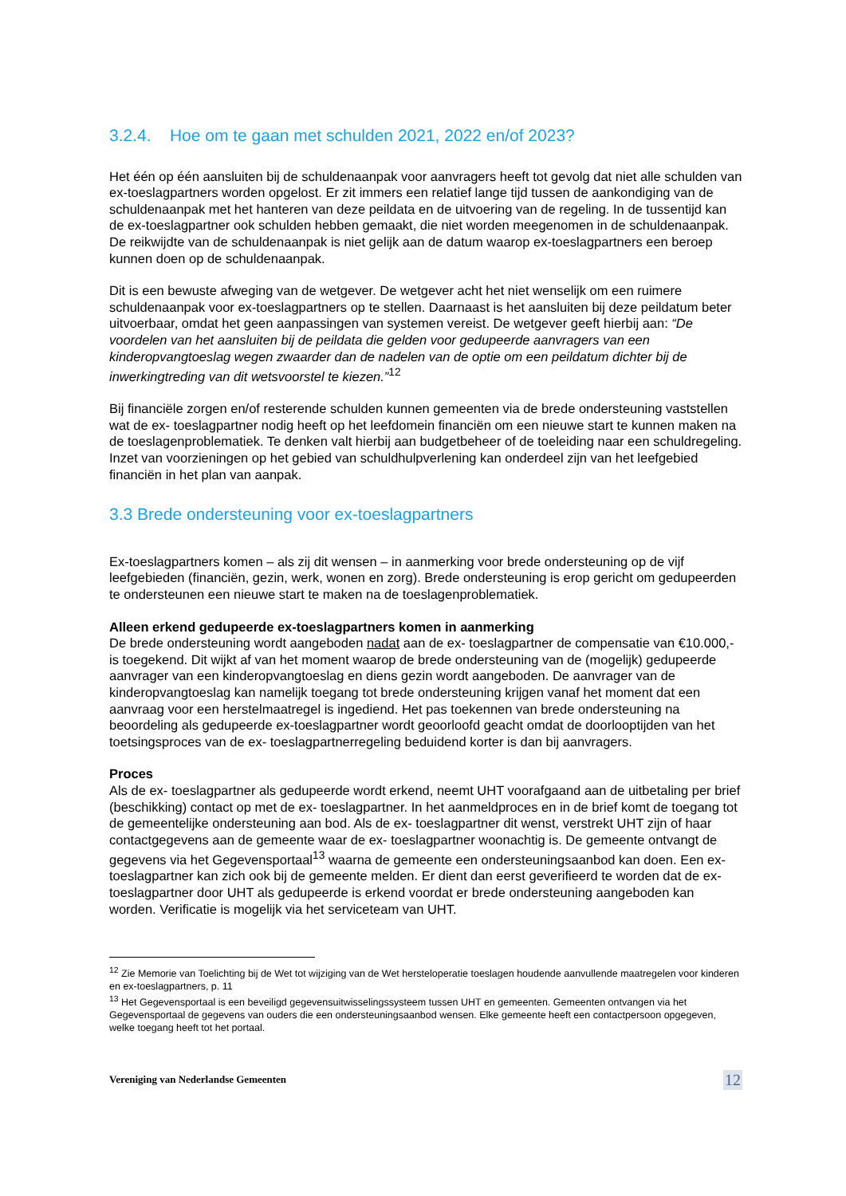3.2.4. Hoe om te gaan met schulden 2021, 2022 en/of 2023?
Het één op één aansluiten bij de schuldenaanpak voor aanvragers heeft tot gevolg dat niet alle schulden van ex-toeslagpartners worden opgelost. Er zit immers een relatief lange tijd tussen de aankondiging van de schuldenaanpak met het hanteren van deze peildata en de uitvoering van de regeling. In de tussentijd kan de ex-toeslagpartner ook schulden hebben gemaakt, die niet worden meegenomen in de schuldenaanpak. De reikwijdte van de schuldenaanpak is niet gelijk aan de datum waarop ex-toeslagpartners een beroep kunnen doen op de schuldenaanpak.
Dit is een bewuste afweging van de wetgever. De wetgever acht het niet wenselijk om een ruimere schuldenaanpak voor ex-toeslagpartners op te stellen. Daarnaast is het aansluiten bij deze peildatum beter uitvoerbaar, omdat het geen aanpassingen van systemen vereist. De wetgever geeft hierbij aan: “De voordelen van het aansluiten bij de peildata die gelden voor gedupeerde aanvragers van een kinderopvangtoeslag wegen zwaarder dan de nadelen van de optie om een peildatum dichter bij de inwerkingtreding van dit wetsvoorstel te kiezen.”<sup>12</sup>
Bij financiële zorgen en/of resterende schulden kunnen gemeenten via de brede ondersteuning vaststellen wat de ex- toeslagpartner nodig heeft op het leefdomein financiën om een nieuwe start te kunnen maken na de toeslagenproblematiek. Te denken valt hierbij aan budgetbeheer of de toeleiding naar een schuldregeling. Inzet van voorzieningen op het gebied van schuldhulpverlening kan onderdeel zijn van het leefgebied financiën in het plan van aanpak.
3.3 Brede ondersteuning voor ex-toeslagpartners
Ex-toeslagpartners komen – als zij dit wensen – in aanmerking voor brede ondersteuning op de vijf leefgebieden (financiën, gezin, werk, wonen en zorg). Brede ondersteuning is erop gericht om gedupeerden te ondersteunen een nieuwe start te maken na de toeslagenproblematiek.
Alleen erkend gedupeerde ex-toeslagpartners komen in aanmerking
De brede ondersteuning wordt aangeboden nadat aan de ex- toeslagpartner de compensatie van €10.000,- is toegekend. Dit wijkt af van het moment waarop de brede ondersteuning van de (mogelijk) gedupeerde aanvrager van een kinderopvangtoeslag en diens gezin wordt aangeboden. De aanvrager van de kinderopvangtoeslag kan namelijk toegang tot brede ondersteuning krijgen vanaf het moment dat een aanvraag voor een herstelmaatregel is ingediend. Het pas toekennen van brede ondersteuning na beoordeling als gedupeerde ex-toeslagpartner wordt geoorloofd geacht omdat de doorlooptijden van het toetsingsproces van de ex- toeslagpartnerregeling beduidend korter is dan bij aanvragers.
Proces
Als de ex- toeslagpartner als gedupeerde wordt erkend, neemt UHT voorafgaand aan de uitbetaling per brief (beschikking) contact op met de ex- toeslagpartner. In het aanmeldproces en in de brief komt de toegang tot de gemeentelijke ondersteuning aan bod. Als de ex- toeslagpartner dit wenst, verstrekt UHT zijn of haar contactgegevens aan de gemeente waar de ex- toeslagpartner woonachtig is. De gemeente ontvangt de gegevens via het Gegevensportaal<sup>13</sup> waarna de gemeente een ondersteuningsaanbod kan doen. Een ex-toeslagpartner kan zich ook bij de gemeente melden. Er dient dan eerst geverifieerd te worden dat de ex-toeslagpartner door UHT als gedupeerde is erkend voordat er brede ondersteuning aangeboden kan worden. Verificatie is mogelijk via het serviceteam van UHT.
<sup>12</sup> Zie Memorie van Toelichting bij de Wet tot wijziging van de Wet hersteloperatie toeslagen houdende aanvullende maatregelen voor kinderen en ex-toeslagpartners, p. 11
<sup>13</sup> Het Gegevensportaal is een beveiligd gegevensuitwisselingssysteem tussen UHT en gemeenten. Gemeenten ontvangen via het Gegevensportaal de gegevens van ouders die een ondersteuningsaanbod wensen. Elke gemeente heeft een contactpersoon opgegeven, welke toegang heeft tot het portaal.
Vereniging van Nederlandse Gemeenten 12